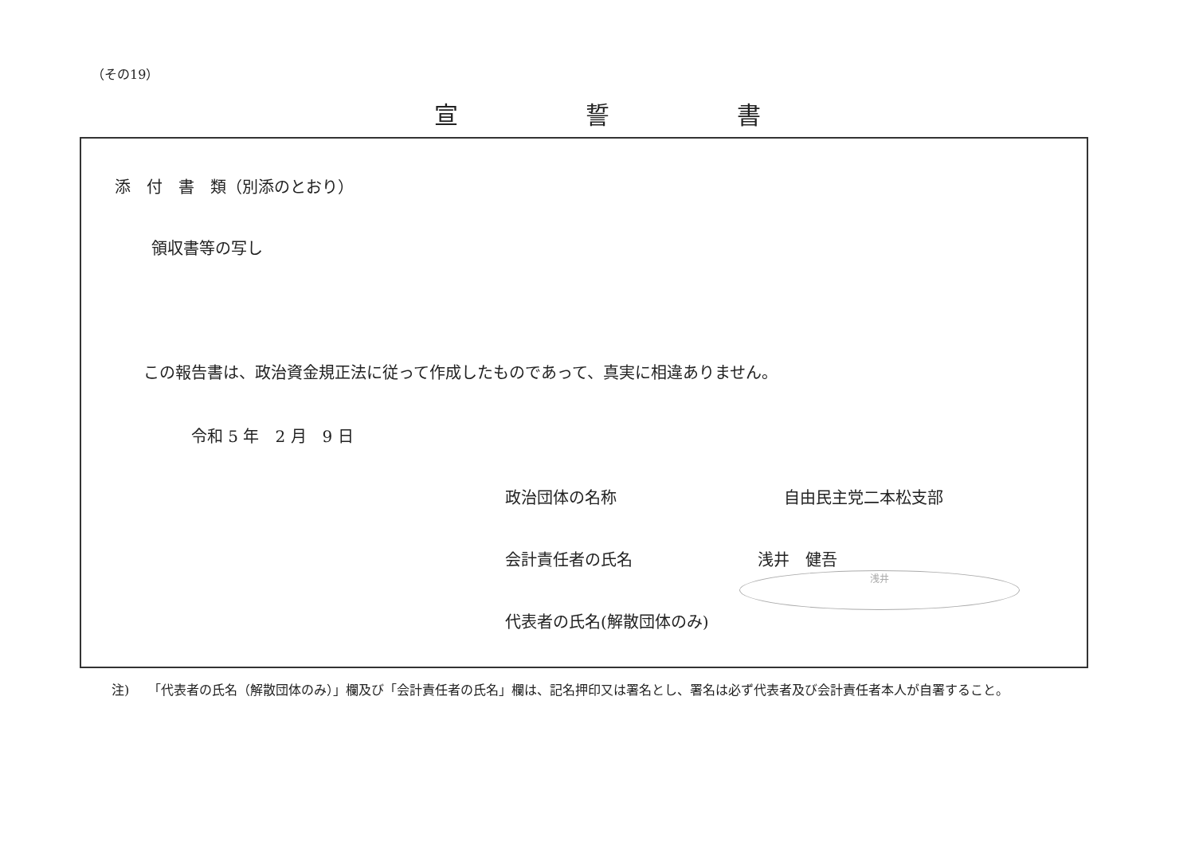（その19）
宣 誓 書
添　付　書　類（別添のとおり）
領収書等の写し
この報告書は、政治資金規正法に従って作成したものであって、真実に相違ありません。
令和 5 年　2 月　9 日
政治団体の名称 自由民主党二本松支部
会計責任者の氏名 浅井　健吾浅井
代表者の氏名(解散団体のみ)
注)　　「代表者の氏名（解散団体のみ）」欄及び「会計責任者の氏名」欄は、記名押印又は署名とし、署名は必ず代表者及び会計責任者本人が自署すること。